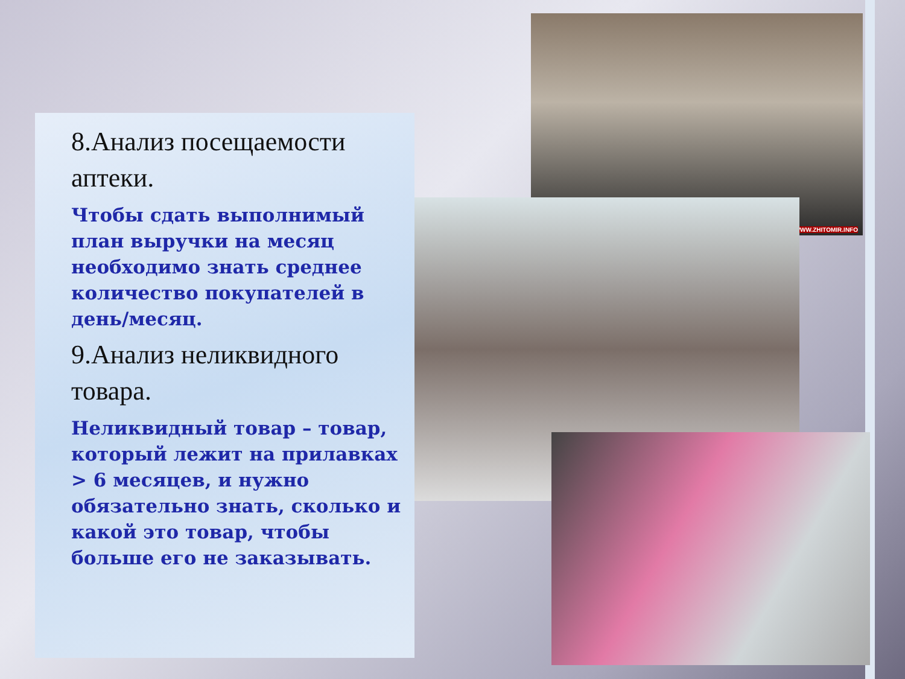WWW.ZHITOMIR.INFO
8.Анализ посещаемости аптеки.
Чтобы сдать выполнимый план выручки на месяц необходимо знать среднее количество покупателей в день/месяц.
9.Анализ неликвидного товара.
Неликвидный товар – товар, который лежит на прилавках > 6 месяцев, и нужно обязательно знать, сколько и какой это товар, чтобы больше его не заказывать.